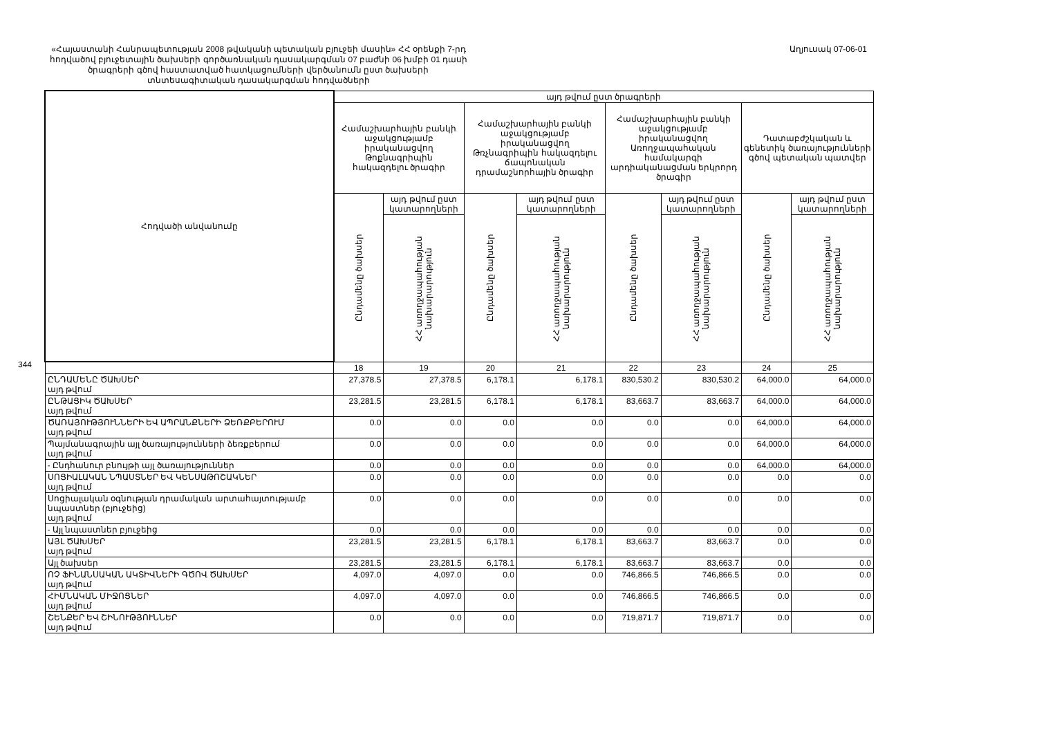344
«Հայաստանի Հանրապետության 2008 թվականի պետական բյուջեի մասին» ՀՀ օրենքի 7-րդ հոդվածով բյուջետային ծախսերի գործառնական դասակարգման 07 բաժնի 06 խմբի 01 դասի ծրագրերի գծով հաստատված հատկացումների վերծանումն ըստ ծախսերի տնտեսագիտական դասակարգման հոդվածների
Աղյուսակ 07-06-01
| Հոդվածի անվանումը | այդ թվում ըստ ծրագրերի | | | | | | | |
| --- | --- | --- | --- | --- | --- | --- | --- | --- |
| | Համաշխարհային բանկի աջակցությամբ իրականացվող Թոքնագրիպին հակազդելու ծրագիր | | Համաշխարհային բանկի աջակցությամբ իրականացվող Թռչնագրիպին հակազդելու ճապոնական դրամաշնորհային ծրագիր | | Համաշխարհային բանկի աջակցությամբ իրականացվող Առողջապահական համակարգի արդիականացման երկրորդ ծրագիր | | Դատաբժշկական և գենետիկ ծառայությունների գծով պետական պատվեր | |
| | Ընդամենը ծախսեր | այդ թվում ըստ կատարողների | Ընդամենը ծախսեր | այդ թվում ըստ կատարողների | Ընդամենը ծախսեր | այդ թվում ըստ կատարողների | Ընդամենը ծախսեր | այդ թվում ըստ կատարողների |
| | | ՀՀ առողջապահության նախարարություն | | ՀՀ առողջապահության նախարարություն | | ՀՀ առողջապահության նախարարություն | | ՀՀ առողջապահության նախարարություն |
| | 18 | 19 | 20 | 21 | 22 | 23 | 24 | 25 |
| ԸՆԴԱՄԵՆԸ ԾԱԽՍԵՐ այդ թվում | 27,378.5 | 27,378.5 | 6,178.1 | 6,178.1 | 830,530.2 | 830,530.2 | 64,000.0 | 64,000.0 |
| ԸՆԹԱՑԻԿ ԾԱԽՍԵՐ այդ թվում | 23,281.5 | 23,281.5 | 6,178.1 | 6,178.1 | 83,663.7 | 83,663.7 | 64,000.0 | 64,000.0 |
| ԾԱՌԱՅՈՒԹՅՈՒՆՆԵՐԻ ԵՎ ԱՊՐԱՆՔՆԵՐԻ ՁԵՌՔԲԵՐՈՒՄ այդ թվում | 0.0 | 0.0 | 0.0 | 0.0 | 0.0 | 0.0 | 64,000.0 | 64,000.0 |
| Պայմանագրային այլ ծառայությունների ձեռքբերում այդ թվում | 0.0 | 0.0 | 0.0 | 0.0 | 0.0 | 0.0 | 64,000.0 | 64,000.0 |
| - Ընդհանուր բնույթի այլ ծառայություններ | 0.0 | 0.0 | 0.0 | 0.0 | 0.0 | 0.0 | 64,000.0 | 64,000.0 |
| ՍՈՑԻԱԼԱԿԱՆ ՆՊԱՍՏՆԵՐ ԵՎ ԿԵՆՍԱԹՈՇԱԿՆԵՐ այդ թվում | 0.0 | 0.0 | 0.0 | 0.0 | 0.0 | 0.0 | 0.0 | 0.0 |
| Սոցիալական օգնության դրամական արտահայտությամբ նպաստներ (բյուջեից) այդ թվում | 0.0 | 0.0 | 0.0 | 0.0 | 0.0 | 0.0 | 0.0 | 0.0 |
| - Այլ նպաստներ բյուջեից | 0.0 | 0.0 | 0.0 | 0.0 | 0.0 | 0.0 | 0.0 | 0.0 |
| ԱՅԼ ԾԱԽՍԵՐ այդ թվում | 23,281.5 | 23,281.5 | 6,178.1 | 6,178.1 | 83,663.7 | 83,663.7 | 0.0 | 0.0 |
| Այլ ծախսեր | 23,281.5 | 23,281.5 | 6,178.1 | 6,178.1 | 83,663.7 | 83,663.7 | 0.0 | 0.0 |
| ՈՉ ՖԻՆԱՆՍԱԿԱՆ ԱԿՏԻՎՆԵՐԻ ԳԾՈՎ ԾԱԽՍԵՐ այդ թվում | 4,097.0 | 4,097.0 | 0.0 | 0.0 | 746,866.5 | 746,866.5 | 0.0 | 0.0 |
| ՀԻՄՆԱԿԱՆ ՄԻՋՈՑՆԵՐ այդ թվում | 4,097.0 | 4,097.0 | 0.0 | 0.0 | 746,866.5 | 746,866.5 | 0.0 | 0.0 |
| ՇԵՆՔԵՐ ԵՎ ՇԻՆՈՒԹՅՈՒՆՆԵՐ այդ թվում | 0.0 | 0.0 | 0.0 | 0.0 | 719,871.7 | 719,871.7 | 0.0 | 0.0 |